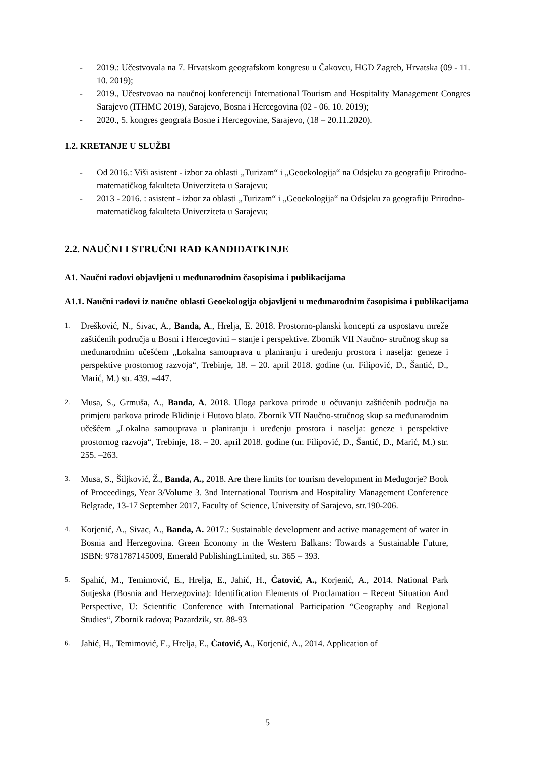- 2019.: Učestvovala na 7. Hrvatskom geografskom kongresu u Čakovcu, HGD Zagreb, Hrvatska (09 - 11. 10. 2019);
- 2019., Učestvovao na naučnoj konferenciji International Tourism and Hospitality Management Congres Sarajevo (ITHMC 2019), Sarajevo, Bosna i Hercegovina (02 - 06. 10. 2019);
- 2020., 5. kongres geografa Bosne i Hercegovine, Sarajevo, (18 – 20.11.2020).
1.2. KRETANJE U SLUŽBI
- Od 2016.: Viši asistent - izbor za oblasti „Turizam“ i „Geoekologija“ na Odsjeku za geografiju Prirodno-matematičkog fakulteta Univerziteta u Sarajevu;
- 2013 - 2016. : asistent - izbor za oblasti „Turizam“ i „Geoekologija“ na Odsjeku za geografiju Prirodno-matematičkog fakulteta Univerziteta u Sarajevu;
2.2. NAUČNI I STRUČNI RAD KANDIDATKINJE
A1. Naučni radovi objavljeni u međunarodnim časopisima i publikacijama
A1.1. Naučni radovi iz naučne oblasti Geoekologija objavljeni u međunarodnim časopisima i publikacijama
1. Drešković, N., Sivac, A., Banda, A., Hrelja, E. 2018. Prostorno-planski koncepti za uspostavu mreže zaštićenih područja u Bosni i Hercegovini – stanje i perspektive. Zbornik VII Naučno- stručnog skup sa međunarodnim učešćem „Lokalna samouprava u planiranju i uređenju prostora i naselja: geneze i perspektive prostornog razvoja“, Trebinje, 18. – 20. april 2018. godine (ur. Filipović, D., Šantić, D., Marić, M.) str. 439. –447.
2. Musa, S., Grmuša, A., Banda, A. 2018. Uloga parkova prirode u očuvanju zaštićenih područja na primjeru parkova prirode Blidinje i Hutovo blato. Zbornik VII Naučno-stručnog skup sa međunarodnim učešćem „Lokalna samouprava u planiranju i uređenju prostora i naselja: geneze i perspektive prostornog razvoja“, Trebinje, 18. – 20. april 2018. godine (ur. Filipović, D., Šantić, D., Marić, M.) str. 255. –263.
3. Musa, S., Šiljković, Ž., Banda, A., 2018. Are there limits for tourism development in Međugorje? Book of Proceedings, Year 3/Volume 3. 3nd International Tourism and Hospitality Management Conference Belgrade, 13-17 September 2017, Faculty of Science, University of Sarajevo, str.190-206.
4. Korjenić, A., Sivac, A., Banda, A. 2017.: Sustainable development and active management of water in Bosnia and Herzegovina. Green Economy in the Western Balkans: Towards a Sustainable Future, ISBN: 9781787145009, Emerald PublishingLimited, str. 365 – 393.
5. Spahić, M., Temimović, E., Hrelja, E., Jahić, H., Ćatović, A., Korjenić, A., 2014. National Park Sutjeska (Bosnia and Herzegovina): Identification Elements of Proclamation – Recent Situation And Perspective, U: Scientific Conference with International Participation “Geography and Regional Studies“, Zbornik radova; Pazardzik, str. 88-93
6. Jahić, H., Temimović, E., Hrelja, E., Ćatović, A., Korjenić, A., 2014. Application of
5